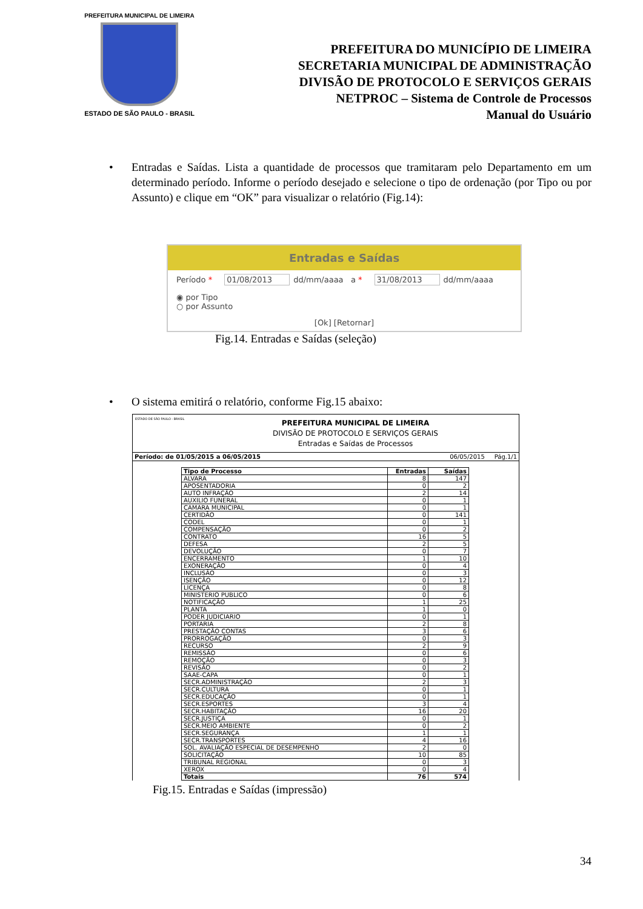PREFEITURA MUNICIPAL DE LIMEIRA
ESTADO DE SÃO PAULO - BRASIL
PREFEITURA DO MUNICÍPIO DE LIMEIRA
SECRETARIA MUNICIPAL DE ADMINISTRAÇÃO
DIVISÃO DE PROTOCOLO E SERVIÇOS GERAIS
NETPROC – Sistema de Controle de Processos
Manual do Usuário
• Entradas e Saídas. Lista a quantidade de processos que tramitaram pelo Departamento em um determinado período. Informe o período desejado e selecione o tipo de ordenação (por Tipo ou por Assunto) e clique em “OK” para visualizar o relatório (Fig.14):
Entradas e Saídas
Período * 01/08/2013 dd/mm/aaaa a * 31/08/2013 dd/mm/aaaa
◉ por Tipo
○ por Assunto
[Ok] [Retornar]
Fig.14. Entradas e Saídas (seleção)
• O sistema emitirá o relatório, conforme Fig.15 abaixo:
ESTADO DE SÃO PAULO - BRASIL
PREFEITURA MUNICIPAL DE LIMEIRA
DIVISÃO DE PROTOCOLO E SERVIÇOS GERAIS
Entradas e Saídas de Processos
Período: de 01/05/2015 a 06/05/2015 06/05/2015 Pág.1/1
| Tipo de Processo | Entradas | Saídas |
| --- | --- | --- |
| ALVARA | 8 | 147 |
| APOSENTADORIA | 0 | 2 |
| AUTO INFRAÇÃO | 2 | 14 |
| AUXILIO FUNERAL | 0 | 1 |
| CAMARA MUNICIPAL | 0 | 1 |
| CERTIDÃO | 0 | 141 |
| CODEL | 0 | 1 |
| COMPENSAÇÃO | 0 | 2 |
| CONTRATO | 16 | 5 |
| DEFESA | 2 | 5 |
| DEVOLUÇÃO | 0 | 7 |
| ENCERRAMENTO | 1 | 10 |
| EXONERAÇÃO | 0 | 4 |
| INCLUSÃO | 0 | 3 |
| ISENÇÃO | 0 | 12 |
| LICENÇA | 0 | 8 |
| MINISTERIO PUBLICO | 0 | 6 |
| NOTIFICAÇÃO | 1 | 25 |
| PLANTA | 1 | 0 |
| PODER JUDICIARIO | 0 | 1 |
| PORTARIA | 2 | 8 |
| PRESTAÇÃO CONTAS | 3 | 6 |
| PRORROGAÇÃO | 0 | 3 |
| RECURSO | 2 | 9 |
| REMISSÃO | 0 | 6 |
| REMOÇÃO | 0 | 3 |
| REVISÃO | 0 | 2 |
| SAAE-CAPA | 0 | 1 |
| SECR.ADMINISTRAÇÃO | 2 | 3 |
| SECR.CULTURA | 0 | 1 |
| SECR.EDUCAÇÃO | 0 | 1 |
| SECR.ESPORTES | 3 | 4 |
| SECR.HABITAÇÃO | 16 | 20 |
| SECR.JUSTIÇA | 0 | 1 |
| SECR.MEIO AMBIENTE | 0 | 2 |
| SECR.SEGURANÇA | 1 | 1 |
| SECR.TRANSPORTES | 4 | 16 |
| SOL. AVALIAÇÃO ESPECIAL DE DESEMPENHO | 2 | 0 |
| SOLICITAÇÃO | 10 | 85 |
| TRIBUNAL REGIONAL | 0 | 3 |
| XEROX | 0 | 4 |
| Totais | 76 | 574 |
Fig.15. Entradas e Saídas (impressão)
34